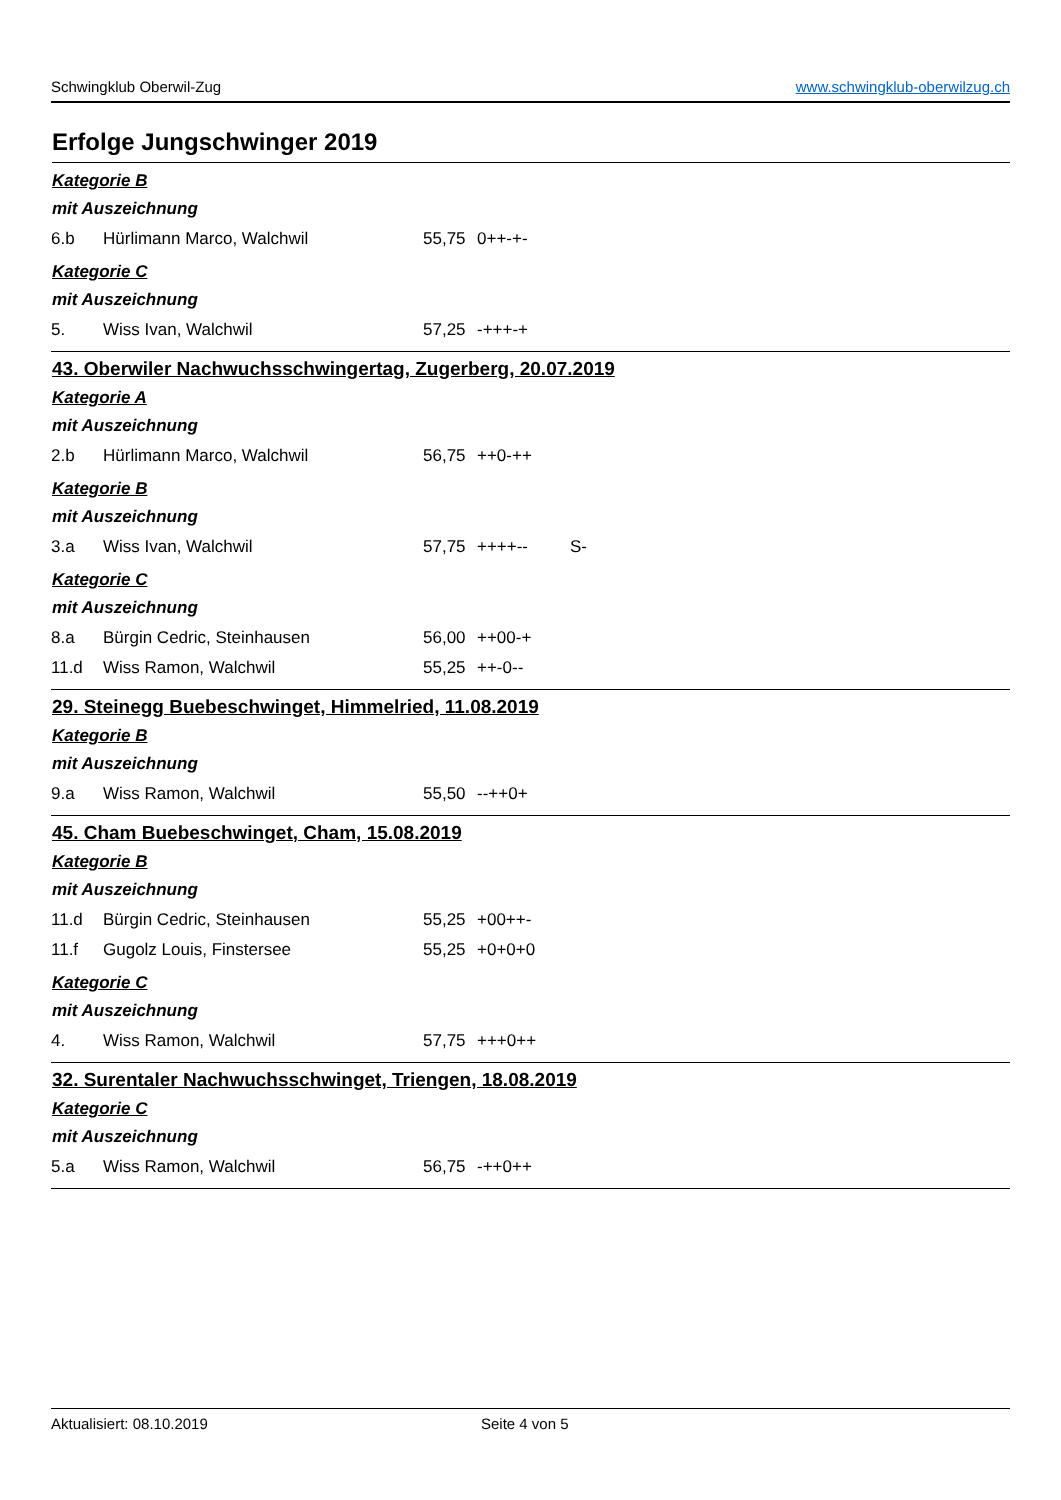Schwingklub Oberwil-Zug www.schwingklub-oberwilzug.ch
Erfolge Jungschwinger 2019
Kategorie B
mit Auszeichnung
6.b Hürlimann Marco, Walchwil 55,75 0++-+-
Kategorie C
mit Auszeichnung
5. Wiss Ivan, Walchwil 57,25 -+++-+
43. Oberwiler Nachwuchsschwingertag, Zugerberg, 20.07.2019
Kategorie A
mit Auszeichnung
2.b Hürlimann Marco, Walchwil 56,75 ++0-++
Kategorie B
mit Auszeichnung
3.a Wiss Ivan, Walchwil 57,75 ++++-- S-
Kategorie C
mit Auszeichnung
8.a Bürgin Cedric, Steinhausen 56,00 ++00-+
11.d Wiss Ramon, Walchwil 55,25 ++-0--
29. Steinegg Buebeschwinget, Himmelried, 11.08.2019
Kategorie B
mit Auszeichnung
9.a Wiss Ramon, Walchwil 55,50 --++0+
45. Cham Buebeschwinget, Cham, 15.08.2019
Kategorie B
mit Auszeichnung
11.d Bürgin Cedric, Steinhausen 55,25 +00++-
11.f Gugolz Louis, Finstersee 55,25 +0+0+0
Kategorie C
mit Auszeichnung
4. Wiss Ramon, Walchwil 57,75 +++0++
32. Surentaler Nachwuchsschwinget, Triengen, 18.08.2019
Kategorie C
mit Auszeichnung
5.a Wiss Ramon, Walchwil 56,75 -++0++
Aktualisiert: 08.10.2019 Seite 4 von 5